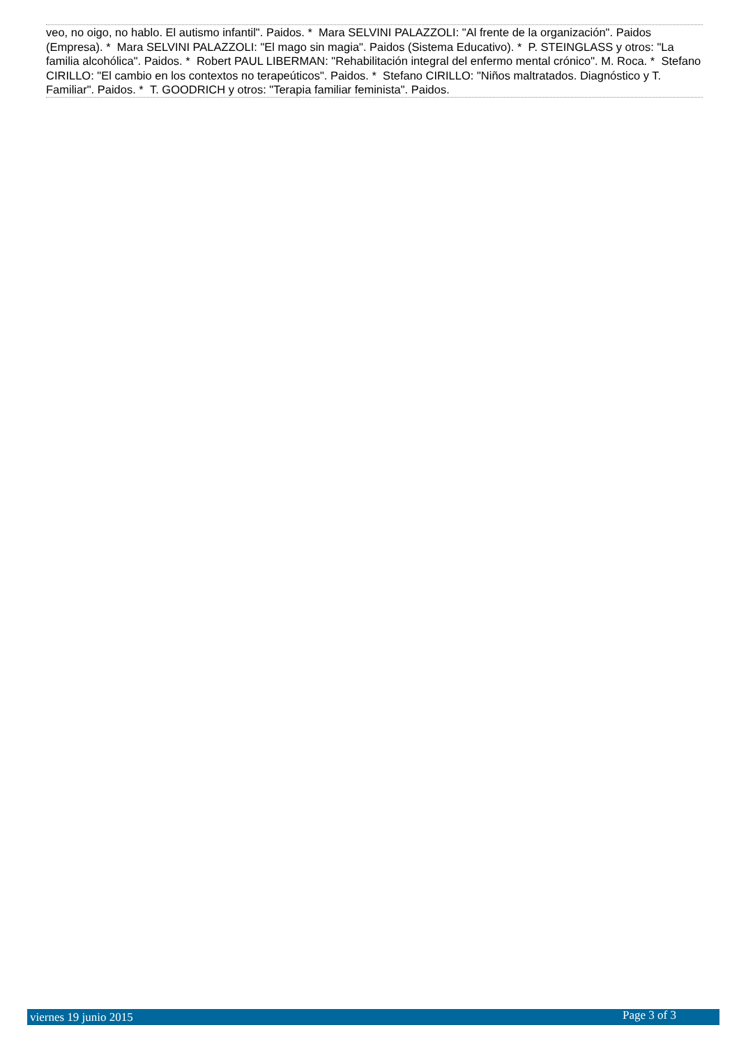veo, no oigo, no hablo. El autismo infantil". Paidos. * Mara SELVINI PALAZZOLI: "Al frente de la organización". Paidos (Empresa). * Mara SELVINI PALAZZOLI: "El mago sin magia". Paidos (Sistema Educativo). * P. STEINGLASS y otros: "La familia alcohólica". Paidos. * Robert PAUL LIBERMAN: "Rehabilitación integral del enfermo mental crónico". M. Roca. * Stefano CIRILLO: "El cambio en los contextos no terapeúticos". Paidos. * Stefano CIRILLO: "Niños maltratados. Diagnóstico y T. Familiar". Paidos. * T. GOODRICH y otros: "Terapia familiar feminista". Paidos.
viernes 19 junio 2015 Page 3 of 3